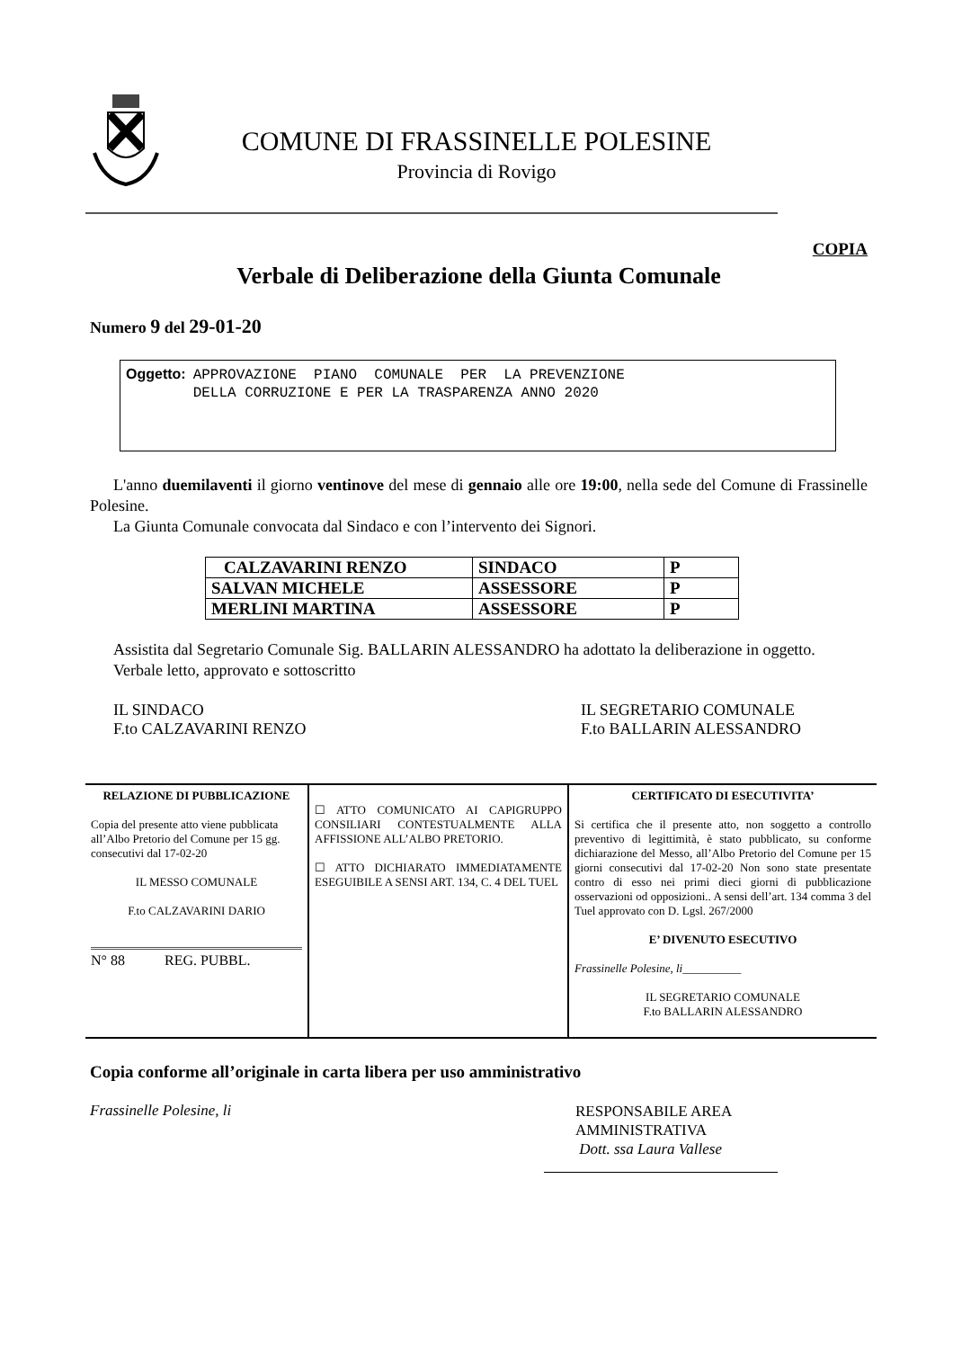COMUNE DI FRASSINELLE POLESINE
Provincia di Rovigo
COPIA
Verbale di Deliberazione della Giunta Comunale
Numero 9 del 29-01-20
Oggetto:
APPROVAZIONE PIANO COMUNALE PER LA PREVENZIONE
DELLA CORRUZIONE E PER LA TRASPARENZA ANNO 2020
L'anno duemilaventi il giorno ventinove del mese di gennaio alle ore 19:00, nella sede del Comune di Frassinelle Polesine.
La Giunta Comunale convocata dal Sindaco e con l’intervento dei Signori.
| CALZAVARINI RENZO | SINDACO | P |
| SALVAN MICHELE | ASSESSORE | P |
| MERLINI MARTINA | ASSESSORE | P |
Assistita dal Segretario Comunale Sig. BALLARIN ALESSANDRO ha adottato la deliberazione in oggetto.
Verbale letto, approvato e sottoscritto
IL SINDACO
F.to CALZAVARINI RENZO
IL SEGRETARIO COMUNALE
F.to BALLARIN ALESSANDRO
RELAZIONE DI PUBBLICAZIONE
Copia del presente atto viene pubblicata all’Albo Pretorio del Comune per 15 gg. consecutivi dal 17-02-20
IL MESSO COMUNALE
F.to CALZAVARINI DARIO
N° 88 REG. PUBBL.
☐ ATTO COMUNICATO AI CAPIGRUPPO CONSILIARI CONTESTUALMENTE ALLA AFFISSIONE ALL’ALBO PRETORIO.
☐ ATTO DICHIARATO IMMEDIATAMENTE ESEGUIBILE A SENSI ART. 134, C. 4 DEL TUEL
CERTIFICATO DI ESECUTIVITA’
Si certifica che il presente atto, non soggetto a controllo preventivo di legittimità, è stato pubblicato, su conforme dichiarazione del Messo, all’Albo Pretorio del Comune per 15 giorni consecutivi dal 17-02-20 Non sono state presentate contro di esso nei primi dieci giorni di pubblicazione osservazioni od opposizioni.. A sensi dell’art. 134 comma 3 del Tuel approvato con D. Lgsl. 267/2000
E’ DIVENUTO ESECUTIVO
Frassinelle Polesine, li__________
IL SEGRETARIO COMUNALE
F.to BALLARIN ALESSANDRO
Copia conforme all’originale in carta libera per uso amministrativo
Frassinelle Polesine, li
RESPONSABILE AREA
AMMINISTRATIVA
Dott. ssa Laura Vallese